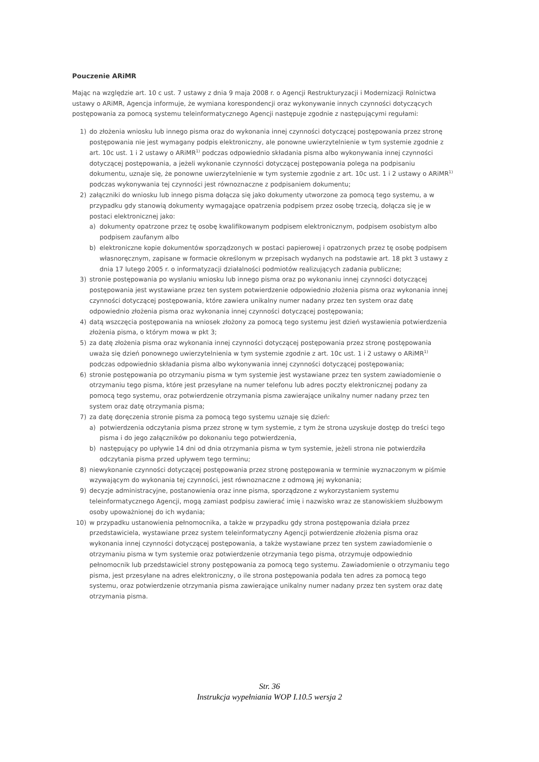Pouczenie ARiMR
Mając na względzie art. 10 c ust. 7 ustawy z dnia 9 maja 2008 r. o Agencji Restrukturyzacji i Modernizacji Rolnictwa ustawy o ARiMR, Agencja informuje, że wymiana korespondencji oraz wykonywanie innych czynności dotyczących postępowania za pomocą systemu teleinformatycznego Agencji następuje zgodnie z następującymi regułami:
1) do złożenia wniosku lub innego pisma oraz do wykonania innej czynności dotyczącej postępowania przez stronę postępowania nie jest wymagany podpis elektroniczny, ale ponowne uwierzytelnienie w tym systemie zgodnie z art. 10c ust. 1 i 2 ustawy o ARiMR<sup>1)</sup> podczas odpowiednio składania pisma albo wykonywania innej czynności dotyczącej postępowania, a jeżeli wykonanie czynności dotyczącej postępowania polega na podpisaniu dokumentu, uznaje się, że ponowne uwierzytelnienie w tym systemie zgodnie z art. 10c ust. 1 i 2 ustawy o ARiMR<sup>1)</sup> podczas wykonywania tej czynności jest równoznaczne z podpisaniem dokumentu;
2) załączniki do wniosku lub innego pisma dołącza się jako dokumenty utworzone za pomocą tego systemu, a w przypadku gdy stanowią dokumenty wymagające opatrzenia podpisem przez osobę trzecią, dołącza się je w postaci elektronicznej jako:
a) dokumenty opatrzone przez tę osobę kwalifikowanym podpisem elektronicznym, podpisem osobistym albo podpisem zaufanym albo
b) elektroniczne kopie dokumentów sporządzonych w postaci papierowej i opatrzonych przez tę osobę podpisem własnoręcznym, zapisane w formacie określonym w przepisach wydanych na podstawie art. 18 pkt 3 ustawy z dnia 17 lutego 2005 r. o informatyzacji działalności podmiotów realizujących zadania publiczne;
3) stronie postępowania po wysłaniu wniosku lub innego pisma oraz po wykonaniu innej czynności dotyczącej postępowania jest wystawiane przez ten system potwierdzenie odpowiednio złożenia pisma oraz wykonania innej czynności dotyczącej postępowania, które zawiera unikalny numer nadany przez ten system oraz datę odpowiednio złożenia pisma oraz wykonania innej czynności dotyczącej postępowania;
4) datą wszczęcia postępowania na wniosek złożony za pomocą tego systemu jest dzień wystawienia potwierdzenia złożenia pisma, o którym mowa w pkt 3;
5) za datę złożenia pisma oraz wykonania innej czynności dotyczącej postępowania przez stronę postępowania uważa się dzień ponownego uwierzytelnienia w tym systemie zgodnie z art. 10c ust. 1 i 2 ustawy o ARiMR<sup>1)</sup> podczas odpowiednio składania pisma albo wykonywania innej czynności dotyczącej postępowania;
6) stronie postępowania po otrzymaniu pisma w tym systemie jest wystawiane przez ten system zawiadomienie o otrzymaniu tego pisma, które jest przesyłane na numer telefonu lub adres poczty elektronicznej podany za pomocą tego systemu, oraz potwierdzenie otrzymania pisma zawierające unikalny numer nadany przez ten system oraz datę otrzymania pisma;
7) za datę doręczenia stronie pisma za pomocą tego systemu uznaje się dzień:
a) potwierdzenia odczytania pisma przez stronę w tym systemie, z tym że strona uzyskuje dostęp do treści tego pisma i do jego załączników po dokonaniu tego potwierdzenia,
b) następujący po upływie 14 dni od dnia otrzymania pisma w tym systemie, jeżeli strona nie potwierdziła odczytania pisma przed upływem tego terminu;
8) niewykonanie czynności dotyczącej postępowania przez stronę postępowania w terminie wyznaczonym w piśmie wzywającym do wykonania tej czynności, jest równoznaczne z odmową jej wykonania;
9) decyzje administracyjne, postanowienia oraz inne pisma, sporządzone z wykorzystaniem systemu teleinformatycznego Agencji, mogą zamiast podpisu zawierać imię i nazwisko wraz ze stanowiskiem służbowym osoby upoważnionej do ich wydania;
10) w przypadku ustanowienia pełnomocnika, a także w przypadku gdy strona postępowania działa przez przedstawiciela, wystawiane przez system teleinformatyczny Agencji potwierdzenie złożenia pisma oraz wykonania innej czynności dotyczącej postępowania, a także wystawiane przez ten system zawiadomienie o otrzymaniu pisma w tym systemie oraz potwierdzenie otrzymania tego pisma, otrzymuje odpowiednio pełnomocnik lub przedstawiciel strony postępowania za pomocą tego systemu. Zawiadomienie o otrzymaniu tego pisma, jest przesyłane na adres elektroniczny, o ile strona postępowania podała ten adres za pomocą tego systemu, oraz potwierdzenie otrzymania pisma zawierające unikalny numer nadany przez ten system oraz datę otrzymania pisma.
Str. 36
Instrukcja wypełniania WOP I.10.5 wersja 2